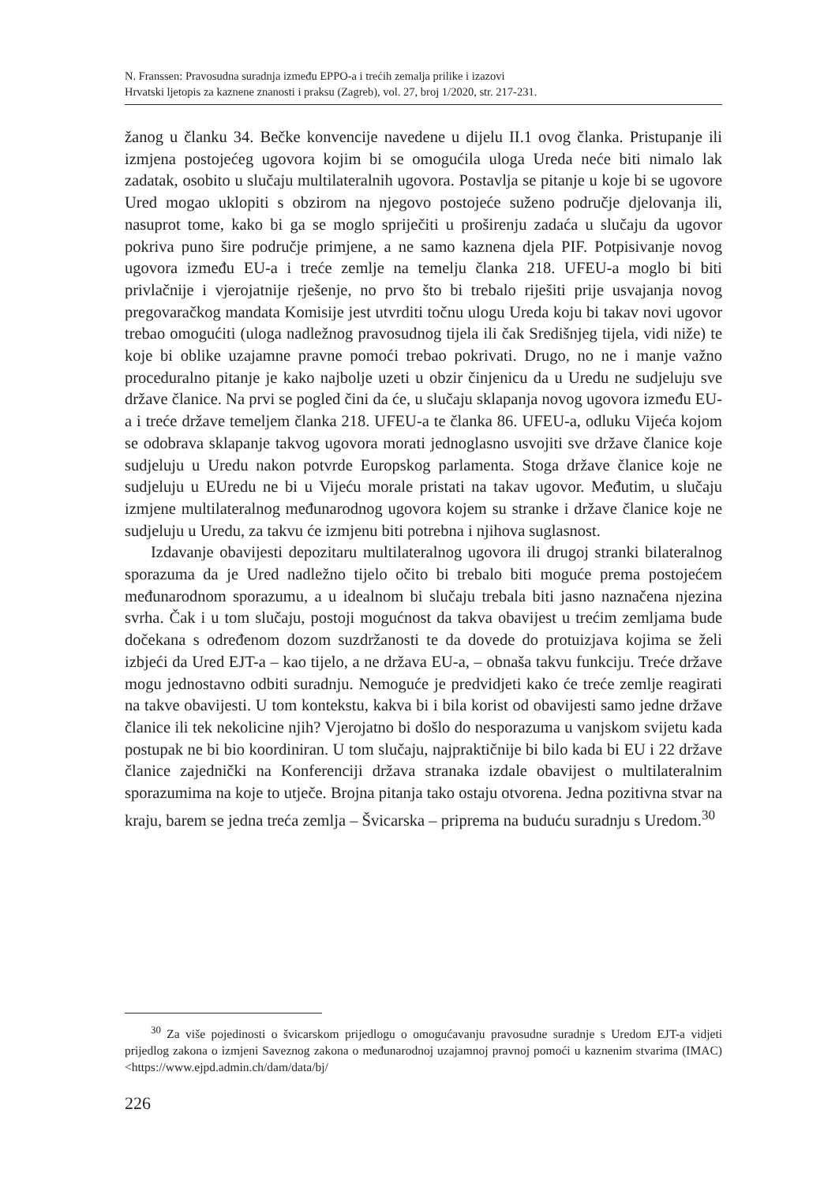N. Franssen: Pravosudna suradnja između EPPO-a i trećih zemalja prilike i izazovi
Hrvatski ljetopis za kaznene znanosti i praksu (Zagreb), vol. 27, broj 1/2020, str. 217-231.
žanog u članku 34. Bečke konvencije navedene u dijelu II.1 ovog članka. Pristupanje ili izmjena postojećeg ugovora kojim bi se omogućila uloga Ureda neće biti nimalo lak zadatak, osobito u slučaju multilateralnih ugovora. Postavlja se pitanje u koje bi se ugovore Ured mogao uklopiti s obzirom na njegovo postojeće suženo područje djelovanja ili, nasuprot tome, kako bi ga se moglo spriječiti u proširenju zadaća u slučaju da ugovor pokriva puno šire područje primjene, a ne samo kaznena djela PIF. Potpisivanje novog ugovora između EU-a i treće zemlje na temelju članka 218. UFEU-a moglo bi biti privlačnije i vjerojatnije rješenje, no prvo što bi trebalo riješiti prije usvajanja novog pregovaračkog mandata Komisije jest utvrditi točnu ulogu Ureda koju bi takav novi ugovor trebao omogućiti (uloga nadležnog pravosudnog tijela ili čak Središnjeg tijela, vidi niže) te koje bi oblike uzajamne pravne pomoći trebao pokrivati. Drugo, no ne i manje važno proceduralno pitanje je kako najbolje uzeti u obzir činjenicu da u Uredu ne sudjeluju sve države članice. Na prvi se pogled čini da će, u slučaju sklapanja novog ugovora između EU-a i treće države temeljem članka 218. UFEU-a te članka 86. UFEU-a, odluku Vijeća kojom se odobrava sklapanje takvog ugovora morati jednoglasno usvojiti sve države članice koje sudjeluju u Uredu nakon potvrde Europskog parlamenta. Stoga države članice koje ne sudjeluju u EUredu ne bi u Vijeću morale pristati na takav ugovor. Međutim, u slučaju izmjene multilateralnog međunarodnog ugovora kojem su stranke i države članice koje ne sudjeluju u Uredu, za takvu će izmjenu biti potrebna i njihova suglasnost.
Izdavanje obavijesti depozitaru multilateralnog ugovora ili drugoj stranki bilateralnog sporazuma da je Ured nadležno tijelo očito bi trebalo biti moguće prema postojećem međunarodnom sporazumu, a u idealnom bi slučaju trebala biti jasno naznačena njezina svrha. Čak i u tom slučaju, postoji mogućnost da takva obavijest u trećim zemljama bude dočekana s određenom dozom suzdržanosti te da dovede do protuizjava kojima se želi izbjeći da Ured EJT-a – kao tijelo, a ne država EU-a, – obnaša takvu funkciju. Treće države mogu jednostavno odbiti suradnju. Nemoguće je predvidjeti kako će treće zemlje reagirati na takve obavijesti. U tom kontekstu, kakva bi i bila korist od obavijesti samo jedne države članice ili tek nekolicine njih? Vjerojatno bi došlo do nesporazuma u vanjskom svijetu kada postupak ne bi bio koordiniran. U tom slučaju, najpraktičnije bi bilo kada bi EU i 22 države članice zajednički na Konferenciji država stranaka izdale obavijest o multilateralnim sporazumima na koje to utječe. Brojna pitanja tako ostaju otvorena. Jedna pozitivna stvar na kraju, barem se jedna treća zemlja – Švicarska – priprema na buduću suradnju s Uredom.<sup>30</sup>
<sup>30</sup> Za više pojedinosti o švicarskom prijedlogu o omogućavanju pravosudne suradnje s Uredom EJT-a vidjeti prijedlog zakona o izmjeni Saveznog zakona o međunarodnoj uzajamnoj pravnoj pomoći u kaznenim stvarima (IMAC) <https://www.ejpd.admin.ch/dam/data/bj/
226